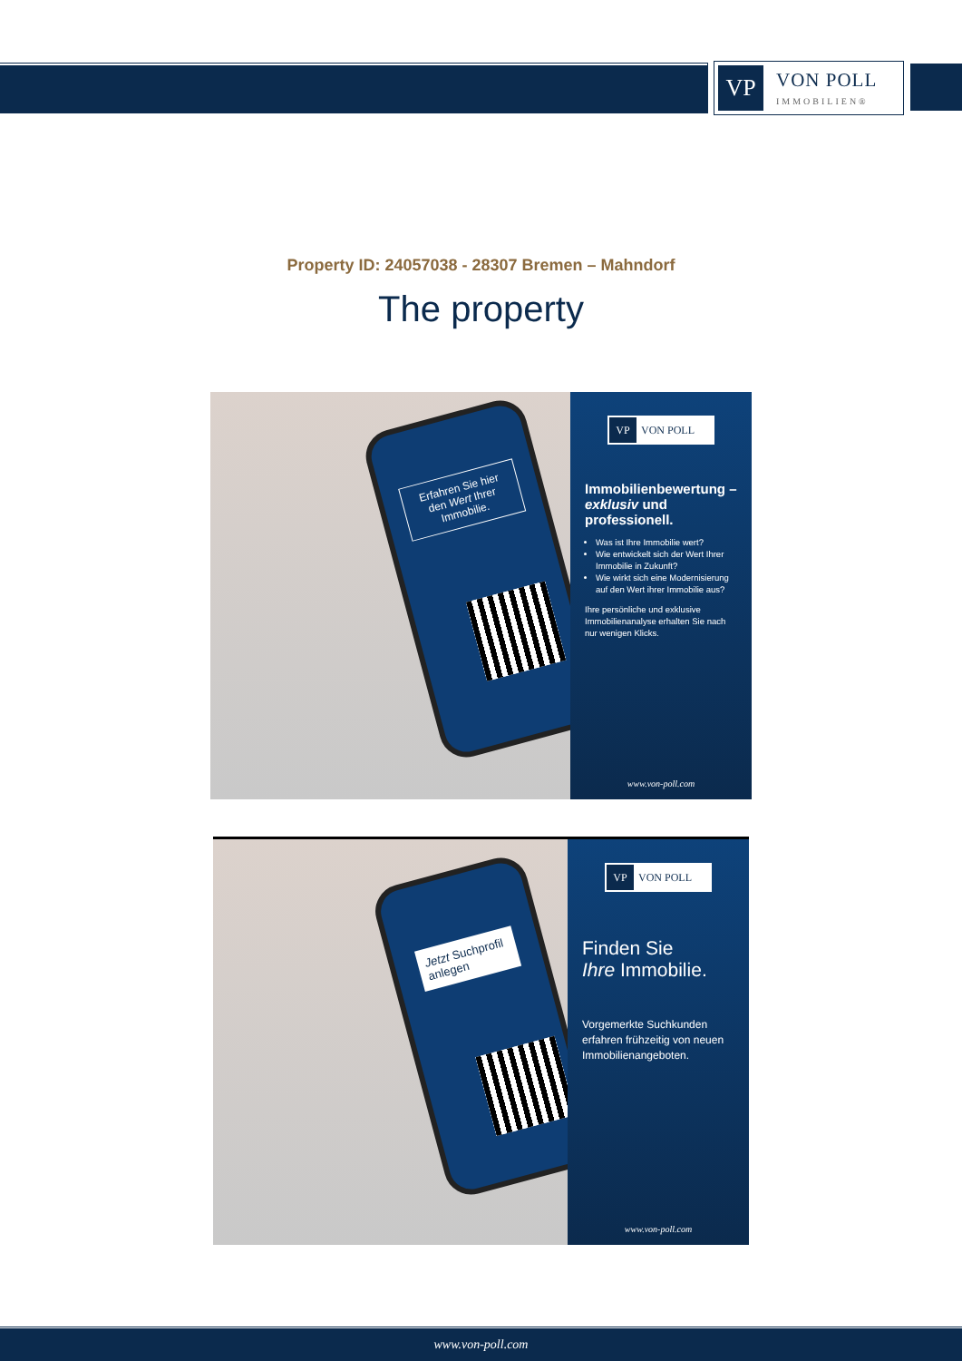VP
VON POLL
IMMOBILIEN®
Property ID: 24057038 - 28307 Bremen – Mahndorf
The property
Erfahren Sie hier den Wert Ihrer Immobilie.
VP VON POLL
Immobilienbewertung – exklusiv und professionell.
Was ist Ihre Immobilie wert?
Wie entwickelt sich der Wert Ihrer Immobilie in Zukunft?
Wie wirkt sich eine Modernisierung auf den Wert ihrer Immobilie aus?
Ihre persönliche und exklusive Immobilienanalyse erhalten Sie nach nur wenigen Klicks.
www.von-poll.com
Jetzt Suchprofil anlegen
VP VON POLL
Finden Sie
Ihre Immobilie.
Vorgemerkte Suchkunden erfahren frühzeitig von neuen Immobilienangeboten.
www.von-poll.com
www.von-poll.com